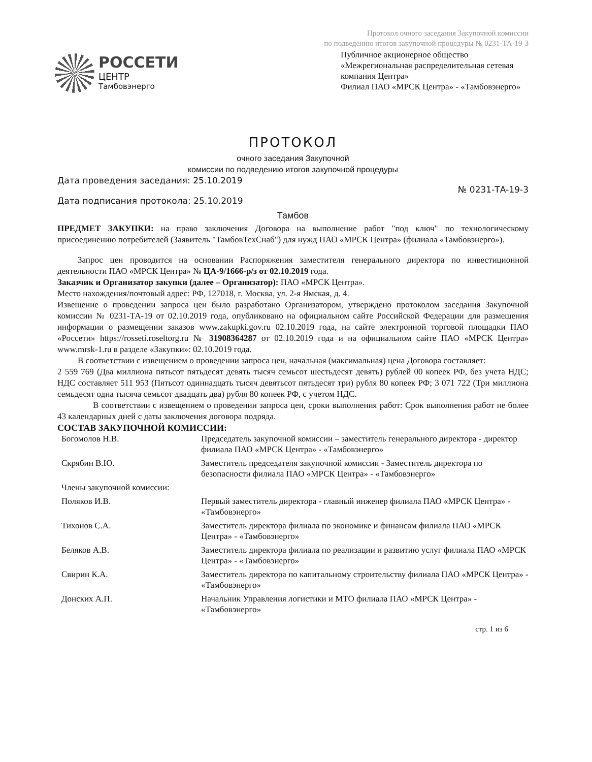Протокол очного заседания Закупочной комиссии
по подведению итогов закупочной процедуры № 0231-ТА-19-3
РОССЕТИ
ЦЕНТР
Тамбовэнерго
Публичное акционерное общество
«Межрегиональная распределительная сетевая компания Центра»
Филиал ПАО «МРСК Центра» - «Тамбовэнерго»
ПРОТОКОЛ
очного заседания Закупочной
комиссии по подведению итогов закупочной процедуры
Дата проведения заседания: 25.10.2019
Дата подписания протокола: 25.10.2019
№ 0231-ТА-19-3
Тамбов
ПРЕДМЕТ ЗАКУПКИ: на право заключения Договора на выполнение работ "под ключ" по технологическому присоединению потребителей (Заявитель "ТамбовТехСнаб") для нужд ПАО «МРСК Центра» (филиала «Тамбовэнерго»).
Запрос цен проводится на основании Распоряжения заместителя генерального директора по инвестиционной деятельности ПАО «МРСК Центра» № ЦА-9/1666-р/з от 02.10.2019 года.
Заказчик и Организатор закупки (далее – Организатор): ПАО «МРСК Центра».
Место нахождения/почтовый адрес: РФ, 127018, г. Москва, ул. 2-я Ямская, д. 4.
Извещение о проведении запроса цен было разработано Организатором, утверждено протоколом заседания Закупочной комиссии № 0231-ТА-19 от 02.10.2019 года, опубликовано на официальном сайте Российской Федерации для размещения информации о размещении заказов www.zakupki.gov.ru 02.10.2019 года, на сайте электронной торговой площадки ПАО «Россети» https://rosseti.roseltorg.ru № 31908364287 от 02.10.2019 года и на официальном сайте ПАО «МРСК Центра» www.mrsk-1.ru в разделе «Закупки»: 02.10.2019 года.
В соответствии с извещением о проведении запроса цен, начальная (максимальная) цена Договора составляет:
2 559 769 (Два миллиона пятьсот пятьдесят девять тысяч семьсот шестьдесят девять) рублей 00 копеек РФ, без учета НДС; НДС составляет 511 953 (Пятьсот одиннадцать тысяч девятьсот пятьдесят три) рубля 80 копеек РФ; 3 071 722 (Три миллиона семьдесят одна тысяча семьсот двадцать два) рубля 80 копеек РФ, с учетом НДС.
В соответствии с извещением о проведении запроса цен, сроки выполнения работ: Срок выполнения работ не более 43 календарных дней с даты заключения договора подряда.
СОСТАВ ЗАКУПОЧНОЙ КОМИССИИ:
| Богомолов Н.В. | Председатель закупочной комиссии – заместитель генерального директора - директор филиала ПАО «МРСК Центра» - «Тамбовэнерго» |
| Скрябин В.Ю. | Заместитель председателя закупочной комиссии - Заместитель директора по безопасности филиала ПАО «МРСК Центра» - «Тамбовэнерго» |
| Члены закупочной комиссии: | |
| Поляков И.В. | Первый заместитель директора - главный инженер филиала ПАО «МРСК Центра» - «Тамбовэнерго» |
| Тихонов С.А. | Заместитель директора филиала по экономике и финансам филиала ПАО «МРСК Центра» - «Тамбовэнерго» |
| Беляков А.В. | Заместитель директора филиала по реализации и развитию услуг филиала ПАО «МРСК Центра» - «Тамбовэнерго» |
| Свирин К.А. | Заместитель директора по капитальному строительству филиала ПАО «МРСК Центра» - «Тамбовэнерго» |
| Донских А.П. | Начальник Управления логистики и МТО филиала ПАО «МРСК Центра» - «Тамбовэнерго» |
стр. 1 из 6